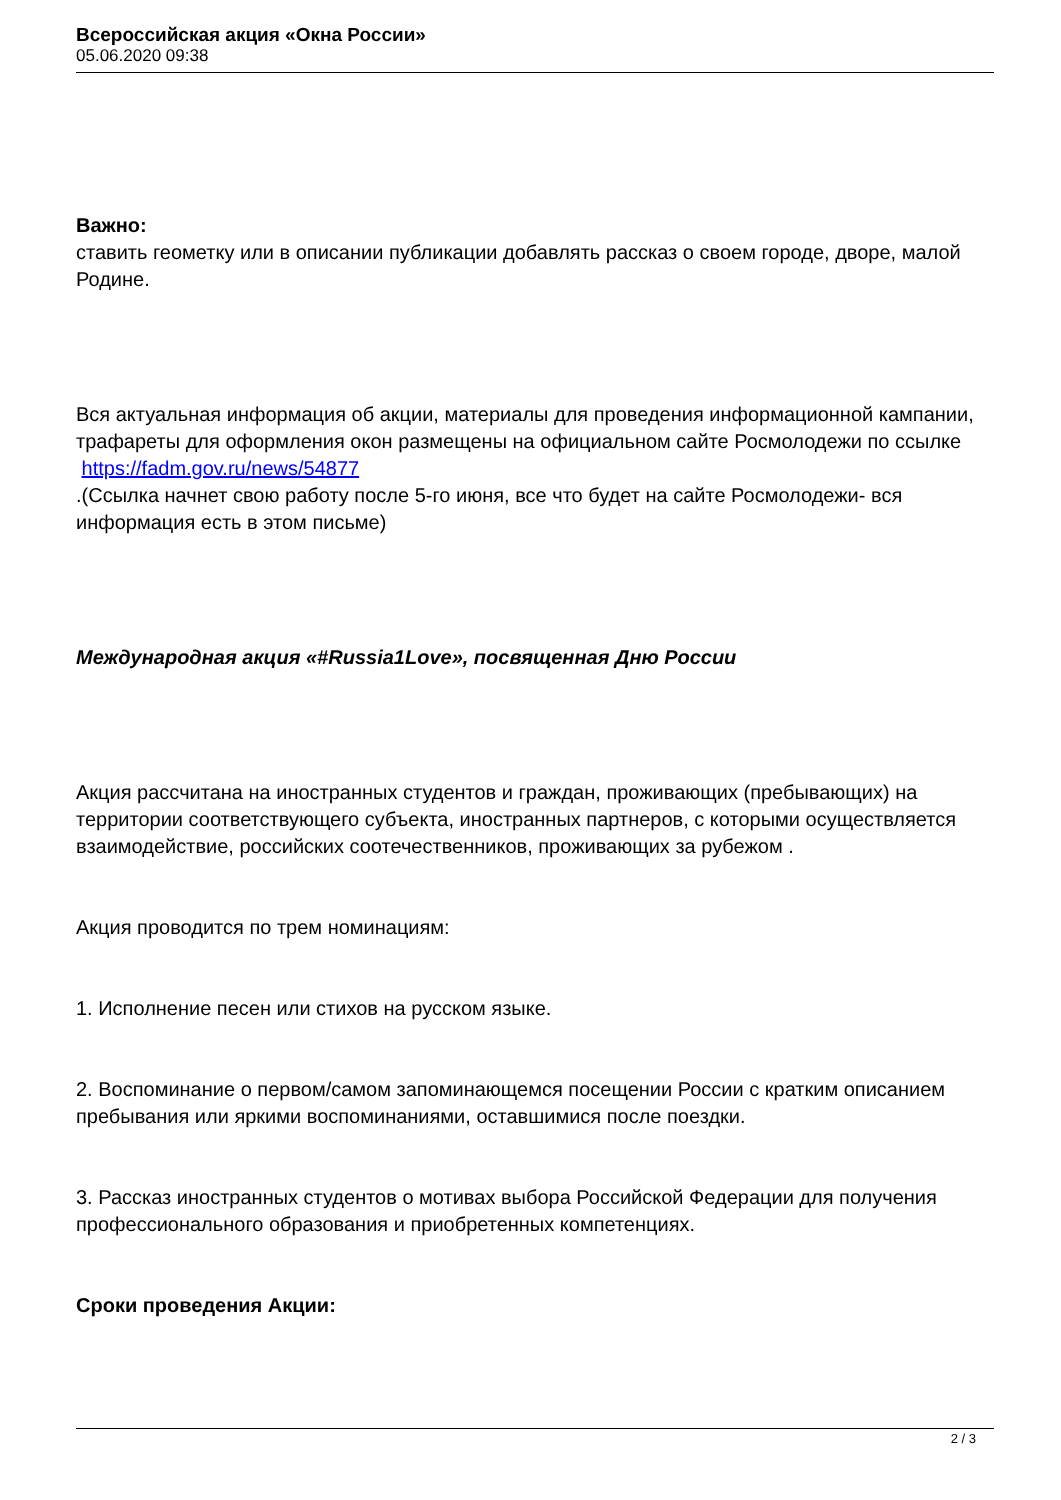Всероссийская акция «Окна России»
05.06.2020 09:38
Важно:
ставить геометку или в описании публикации добавлять рассказ о своем городе, дворе, малой Родине.
Вся актуальная информация об акции, материалы для проведения информационной кампании, трафареты для оформления окон размещены на официальном сайте Росмолодежи по ссылке
https://fadm.gov.ru/news/54877
.(Ссылка начнет свою работу после 5-го июня, все что будет на сайте Росмолодежи- вся информация есть в этом письме)
Международная акция «#Russia1Love», посвященная Дню России
Акция рассчитана на иностранных студентов и граждан, проживающих (пребывающих) на территории соответствующего субъекта, иностранных партнеров, с которыми осуществляется взаимодействие, российских соотечественников, проживающих за рубежом .
Акция проводится по трем номинациям:
1. Исполнение песен или стихов на русском языке.
2. Воспоминание о первом/самом запоминающемся посещении России с кратким описанием пребывания или яркими воспоминаниями, оставшимися после поездки.
3. Рассказ иностранных студентов о мотивах выбора Российской Федерации для получения профессионального образования и приобретенных компетенциях.
Сроки проведения Акции:
2 / 3